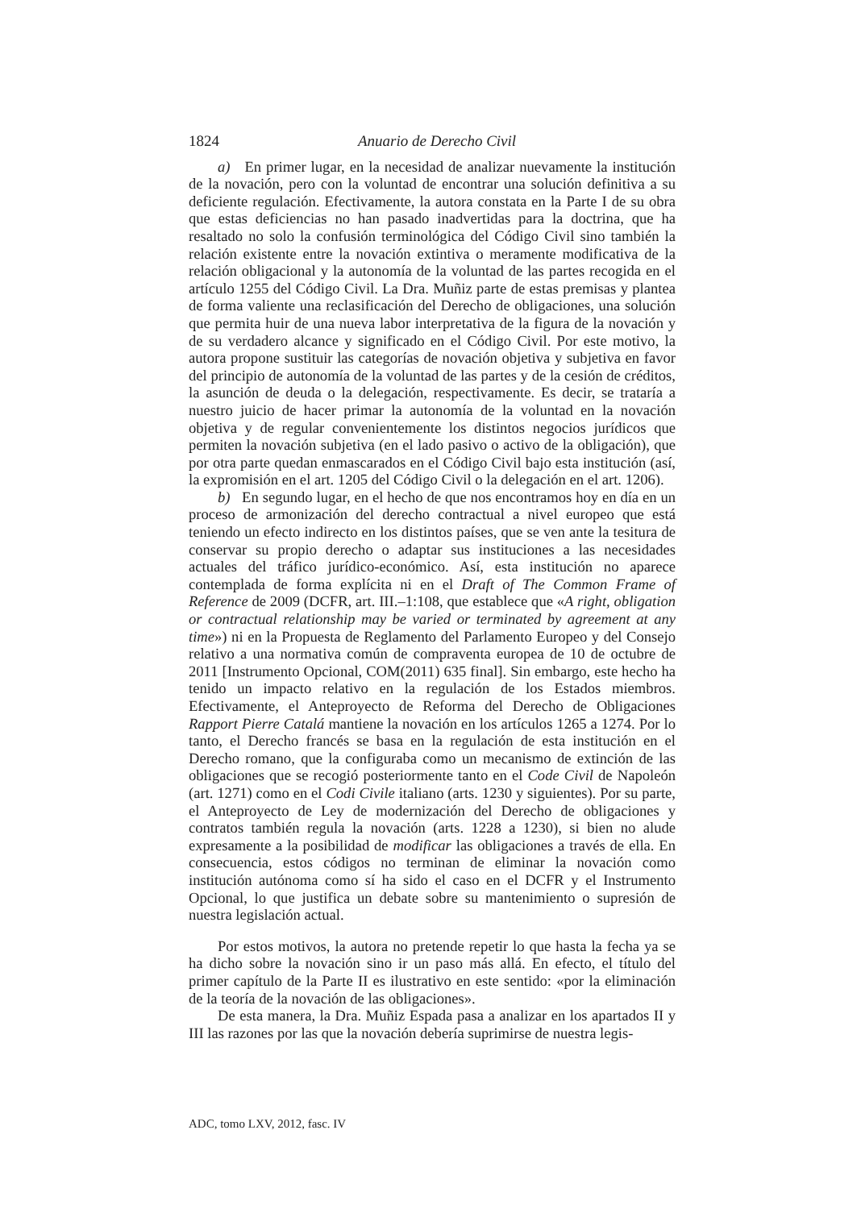1824 Anuario de Derecho Civil
a) En primer lugar, en la necesidad de analizar nuevamente la institución de la novación, pero con la voluntad de encontrar una solución definitiva a su deficiente regulación. Efectivamente, la autora constata en la Parte I de su obra que estas deficiencias no han pasado inadvertidas para la doctrina, que ha resaltado no solo la confusión terminológica del Código Civil sino también la relación existente entre la novación extintiva o meramente modificativa de la relación obligacional y la autonomía de la voluntad de las partes recogida en el artículo 1255 del Código Civil. La Dra. Muñiz parte de estas premisas y plantea de forma valiente una reclasificación del Derecho de obligaciones, una solución que permita huir de una nueva labor interpretativa de la figura de la novación y de su verdadero alcance y significado en el Código Civil. Por este motivo, la autora propone sustituir las categorías de novación objetiva y subjetiva en favor del principio de autonomía de la voluntad de las partes y de la cesión de créditos, la asunción de deuda o la delegación, respectivamente. Es decir, se trataría a nuestro juicio de hacer primar la autonomía de la voluntad en la novación objetiva y de regular convenientemente los distintos negocios jurídicos que permiten la novación subjetiva (en el lado pasivo o activo de la obligación), que por otra parte quedan enmascarados en el Código Civil bajo esta institución (así, la expromisión en el art. 1205 del Código Civil o la delegación en el art. 1206).
b) En segundo lugar, en el hecho de que nos encontramos hoy en día en un proceso de armonización del derecho contractual a nivel europeo que está teniendo un efecto indirecto en los distintos países, que se ven ante la tesitura de conservar su propio derecho o adaptar sus instituciones a las necesidades actuales del tráfico jurídico-económico. Así, esta institución no aparece contemplada de forma explícita ni en el Draft of The Common Frame of Reference de 2009 (DCFR, art. III.–1:108, que establece que «A right, obligation or contractual relationship may be varied or terminated by agreement at any time») ni en la Propuesta de Reglamento del Parlamento Europeo y del Consejo relativo a una normativa común de compraventa europea de 10 de octubre de 2011 [Instrumento Opcional, COM(2011) 635 final]. Sin embargo, este hecho ha tenido un impacto relativo en la regulación de los Estados miembros. Efectivamente, el Anteproyecto de Reforma del Derecho de Obligaciones Rapport Pierre Catalá mantiene la novación en los artículos 1265 a 1274. Por lo tanto, el Derecho francés se basa en la regulación de esta institución en el Derecho romano, que la configuraba como un mecanismo de extinción de las obligaciones que se recogió posteriormente tanto en el Code Civil de Napoleón (art. 1271) como en el Codi Civile italiano (arts. 1230 y siguientes). Por su parte, el Anteproyecto de Ley de modernización del Derecho de obligaciones y contratos también regula la novación (arts. 1228 a 1230), si bien no alude expresamente a la posibilidad de modificar las obligaciones a través de ella. En consecuencia, estos códigos no terminan de eliminar la novación como institución autónoma como sí ha sido el caso en el DCFR y el Instrumento Opcional, lo que justifica un debate sobre su mantenimiento o supresión de nuestra legislación actual.
Por estos motivos, la autora no pretende repetir lo que hasta la fecha ya se ha dicho sobre la novación sino ir un paso más allá. En efecto, el título del primer capítulo de la Parte II es ilustrativo en este sentido: «por la eliminación de la teoría de la novación de las obligaciones».
De esta manera, la Dra. Muñiz Espada pasa a analizar en los apartados II y III las razones por las que la novación debería suprimirse de nuestra legis-
ADC, tomo LXV, 2012, fasc. IV